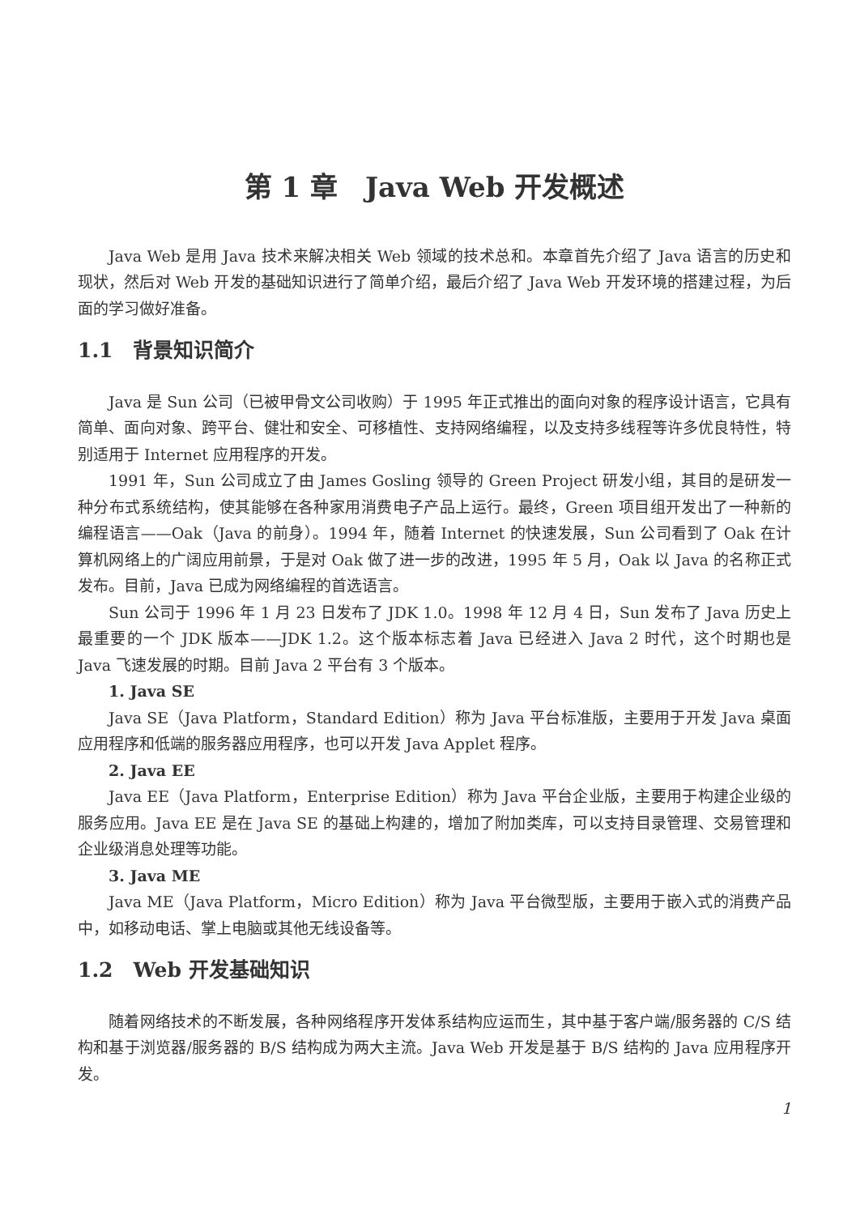第 1 章　Java Web 开发概述
Java Web 是用 Java 技术来解决相关 Web 领域的技术总和。本章首先介绍了 Java 语言的历史和现状，然后对 Web 开发的基础知识进行了简单介绍，最后介绍了 Java Web 开发环境的搭建过程，为后面的学习做好准备。
1.1　背景知识简介
Java 是 Sun 公司（已被甲骨文公司收购）于 1995 年正式推出的面向对象的程序设计语言，它具有简单、面向对象、跨平台、健壮和安全、可移植性、支持网络编程，以及支持多线程等许多优良特性，特别适用于 Internet 应用程序的开发。
1991 年，Sun 公司成立了由 James Gosling 领导的 Green Project 研发小组，其目的是研发一种分布式系统结构，使其能够在各种家用消费电子产品上运行。最终，Green 项目组开发出了一种新的编程语言——Oak（Java 的前身）。1994 年，随着 Internet 的快速发展，Sun 公司看到了 Oak 在计算机网络上的广阔应用前景，于是对 Oak 做了进一步的改进，1995 年 5 月，Oak 以 Java 的名称正式发布。目前，Java 已成为网络编程的首选语言。
Sun 公司于 1996 年 1 月 23 日发布了 JDK 1.0。1998 年 12 月 4 日，Sun 发布了 Java 历史上最重要的一个 JDK 版本——JDK 1.2。这个版本标志着 Java 已经进入 Java 2 时代，这个时期也是 Java 飞速发展的时期。目前 Java 2 平台有 3 个版本。
1. Java SE
Java SE（Java Platform，Standard Edition）称为 Java 平台标准版，主要用于开发 Java 桌面应用程序和低端的服务器应用程序，也可以开发 Java Applet 程序。
2. Java EE
Java EE（Java Platform，Enterprise Edition）称为 Java 平台企业版，主要用于构建企业级的服务应用。Java EE 是在 Java SE 的基础上构建的，增加了附加类库，可以支持目录管理、交易管理和企业级消息处理等功能。
3. Java ME
Java ME（Java Platform，Micro Edition）称为 Java 平台微型版，主要用于嵌入式的消费产品中，如移动电话、掌上电脑或其他无线设备等。
1.2　Web 开发基础知识
随着网络技术的不断发展，各种网络程序开发体系结构应运而生，其中基于客户端/服务器的 C/S 结构和基于浏览器/服务器的 B/S 结构成为两大主流。Java Web 开发是基于 B/S 结构的 Java 应用程序开发。
1